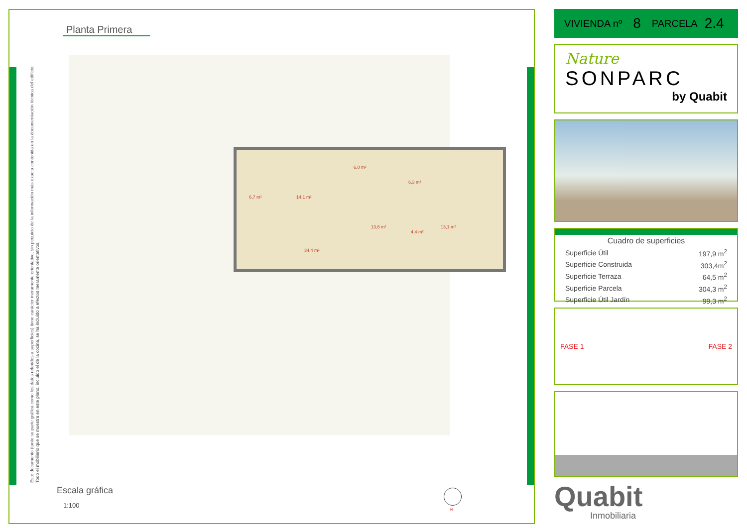Planta Primera
Este documento (tanto su parte gráfica como los datos referidos a superficies) tiene carácter meramente orientativo, sin perjuicio de la información más exacta contenida en la documentación técnica del edificio. Todo el mobiliario que se muestra en este plano, incluido el de la cocina, se ha incluido a efectos meramente orientativos.
6,0 m²
6,3 m²
6,7 m² 14,1 m²
13,6 m²
4,4 m²
13,1 m²
34,4 m²
Escala gráfica
1:100
N
VIVIENDA nº 8 PARCELA 2.4
Nature
SONPARC
by Quabit
Cuadro de superficies
| Superficie Útil | 197,9 m<sup>2</sup> |
| Superficie Construida | 303,4m<sup>2</sup> |
| Superficie Terraza | 64,5 m<sup>2</sup> |
| Superficie Parcela | 304,3 m<sup>2</sup> |
| Superficie Útil Jardín | 99,3 m<sup>2</sup> |
FASE 1 FASE 2
Quabit
Inmobiliaria